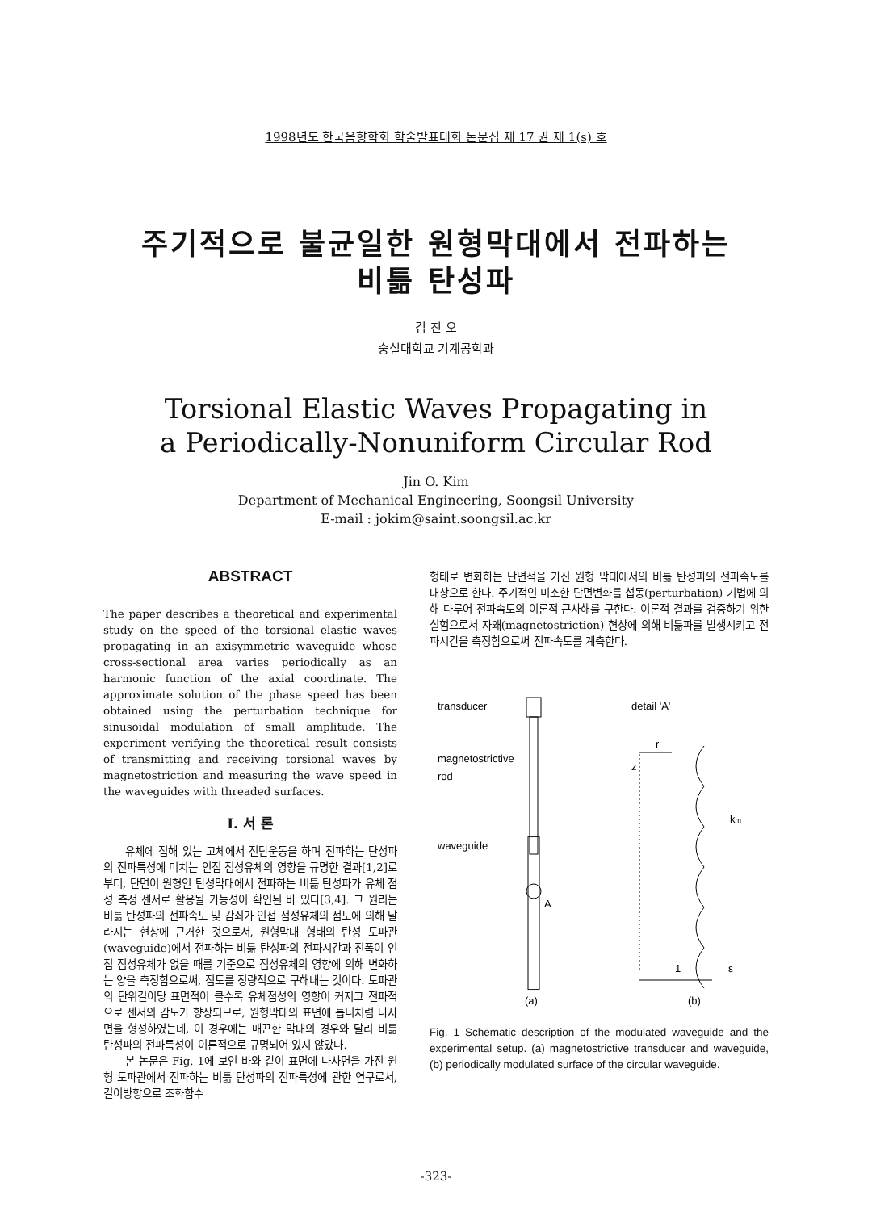1998년도 한국음향학회 학술발표대회 논문집 제 17 권 제 1(s) 호
주기적으로 불균일한 원형막대에서 전파하는
비틂 탄성파
김 진 오
숭실대학교 기계공학과
Torsional Elastic Waves Propagating in
a Periodically-Nonuniform Circular Rod
Jin O. Kim
Department of Mechanical Engineering, Soongsil University
E-mail : jokim@saint.soongsil.ac.kr
ABSTRACT
The paper describes a theoretical and experimental study on the speed of the torsional elastic waves propagating in an axisymmetric waveguide whose cross-sectional area varies periodically as an harmonic function of the axial coordinate. The approximate solution of the phase speed has been obtained using the perturbation technique for sinusoidal modulation of small amplitude. The experiment verifying the theoretical result consists of transmitting and receiving torsional waves by magnetostriction and measuring the wave speed in the waveguides with threaded surfaces.
I. 서 론
유체에 접해 있는 고체에서 전단운동을 하며 전파하는 탄성파의 전파특성에 미치는 인접 점성유체의 영향을 규명한 결과[1,2]로부터, 단면이 원형인 탄성막대에서 전파하는 비틂 탄성파가 유체 점성 측정 센서로 활용될 가능성이 확인된 바 있다[3,4]. 그 원리는 비틂 탄성파의 전파속도 및 감쇠가 인접 점성유체의 점도에 의해 달라지는 현상에 근거한 것으로서, 원형막대 형태의 탄성 도파관(waveguide)에서 전파하는 비틂 탄성파의 전파시간과 진폭이 인접 점성유체가 없을 때를 기준으로 점성유체의 영향에 의해 변화하는 양을 측정함으로써, 점도를 정량적으로 구해내는 것이다. 도파관의 단위길이당 표면적이 클수록 유체점성의 영향이 커지고 전파적으로 센서의 감도가 향상되므로, 원형막대의 표면에 톱니처럼 나사면을 형성하였는데, 이 경우에는 매끈한 막대의 경우와 달리 비틂 탄성파의 전파특성이 이론적으로 규명되어 있지 않았다.
본 논문은 Fig. 1에 보인 바와 같이 표면에 나사면을 가진 원형 도파관에서 전파하는 비틂 탄성파의 전파특성에 관한 연구로서, 길이방향으로 조화함수
형태로 변화하는 단면적을 가진 원형 막대에서의 비틂 탄성파의 전파속도를 대상으로 한다. 주기적인 미소한 단면변화를 섭동(perturbation) 기법에 의해 다루어 전파속도의 이론적 근사해를 구한다. 이론적 결과를 검증하기 위한 실험으로서 자왜(magnetostriction) 현상에 의해 비틂파를 발생시키고 전파시간을 측정함으로써 전파속도를 계측한다.
transducer
magnetostrictive
rod
waveguide
detail 'A'
A
r
z
km
1
ε
(a)
(b)
Fig. 1 Schematic description of the modulated waveguide and the experimental setup. (a) magnetostrictive transducer and waveguide, (b) periodically modulated surface of the circular waveguide.
-323-